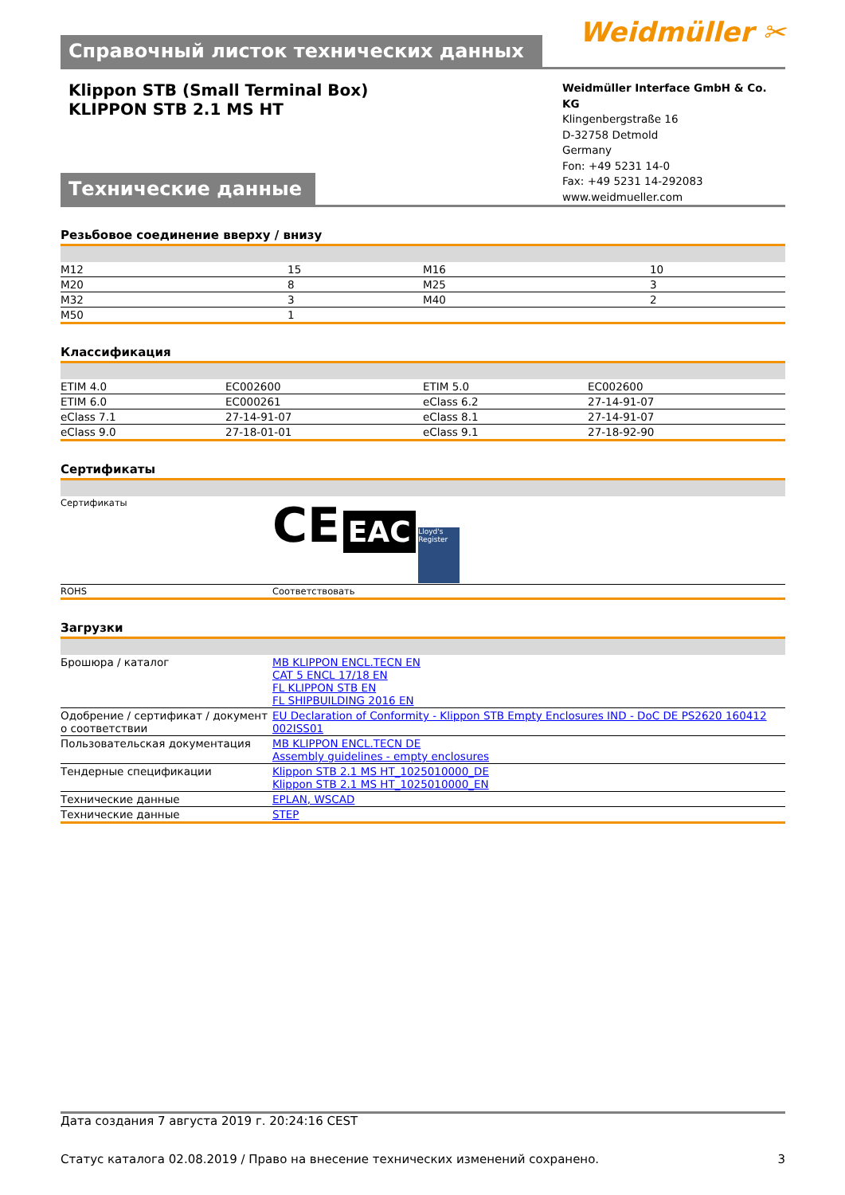Справочный листок технических данных
Weidmüller ✂
Klippon STB (Small Terminal Box)
KLIPPON STB 2.1 MS HT
Технические данные
Weidmüller Interface GmbH & Co. KG
Klingenbergstraße 16
D-32758 Detmold
Germany
Fon: +49 5231 14-0
Fax: +49 5231 14-292083
www.weidmueller.com
Резьбовое соединение вверху / внизу
| M12 | 15 | M16 | 10 |
| M20 | 8 | M25 | 3 |
| M32 | 3 | M40 | 2 |
| M50 | 1 | | |
Классификация
| ETIM 4.0 | EC002600 | ETIM 5.0 | EC002600 |
| ETIM 6.0 | EC000261 | eClass 6.2 | 27-14-91-07 |
| eClass 7.1 | 27-14-91-07 | eClass 8.1 | 27-14-91-07 |
| eClass 9.0 | 27-18-01-01 | eClass 9.1 | 27-18-92-90 |
Сертификаты
| Сертификаты | CE EAC Lloyd's Register |
| ROHS | Соответствовать |
Загрузки
| Брошюра / каталог | MB KLIPPON ENCL.TECN EN CAT 5 ENCL 17/18 EN FL KLIPPON STB EN FL SHIPBUILDING 2016 EN |
| Одобрение / сертификат / документ о соответствии | EU Declaration of Conformity - Klippon STB Empty Enclosures IND - DoC DE PS2620 160412 002ISS01 |
| Пользовательская документация | MB KLIPPON ENCL.TECN DE Assembly guidelines - empty enclosures |
| Тендерные спецификации | Klippon STB 2.1 MS HT_1025010000_DE Klippon STB 2.1 MS HT_1025010000_EN |
| Технические данные | EPLAN, WSCAD |
| Технические данные | STEP |
Дата создания 7 августа 2019 г. 20:24:16 CEST
Статус каталога 02.08.2019 / Право на внесение технических изменений сохранено. 3